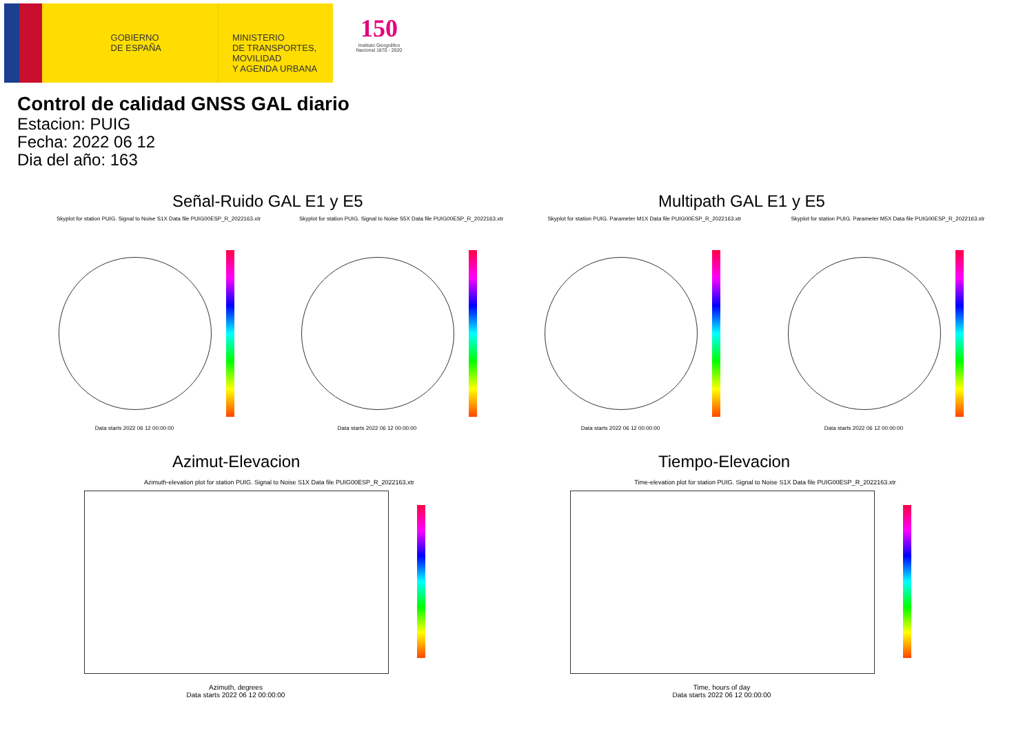GOBIERNO
DE ESPAÑA
MINISTERIO
DE TRANSPORTES, MOVILIDAD
Y AGENDA URBANA
150
Instituto Geográfico Nacional 1870 - 2020
Control de calidad GNSS GAL diario
Estacion: PUIG
Fecha: 2022 06 12
Dia del año: 163
Señal-Ruido GAL E1 y E5 Multipath GAL E1 y E5
Skyplot for station PUIG. Signal to Noise S1X Data file PUIG00ESP_R_2022163.xtr
Data starts 2022 06 12 00:00:00
Skyplot for station PUIG. Signal to Noise S5X Data file PUIG00ESP_R_2022163.xtr
Data starts 2022 06 12 00:00:00
Skyplot for station PUIG. Parameter M1X Data file PUIG00ESP_R_2022163.xtr
Data starts 2022 06 12 00:00:00
Skyplot for station PUIG. Parameter M5X Data file PUIG00ESP_R_2022163.xtr
Data starts 2022 06 12 00:00:00
Azimut-Elevacion Tiempo-Elevacion
Azimuth-elevation plot for station PUIG. Signal to Noise S1X Data file PUIG00ESP_R_2022163.xtr
Azimuth, degrees
Data starts 2022 06 12 00:00:00
Time-elevation plot for station PUIG. Signal to Noise S1X Data file PUIG00ESP_R_2022163.xtr
Time, hours of day
Data starts 2022 06 12 00:00:00